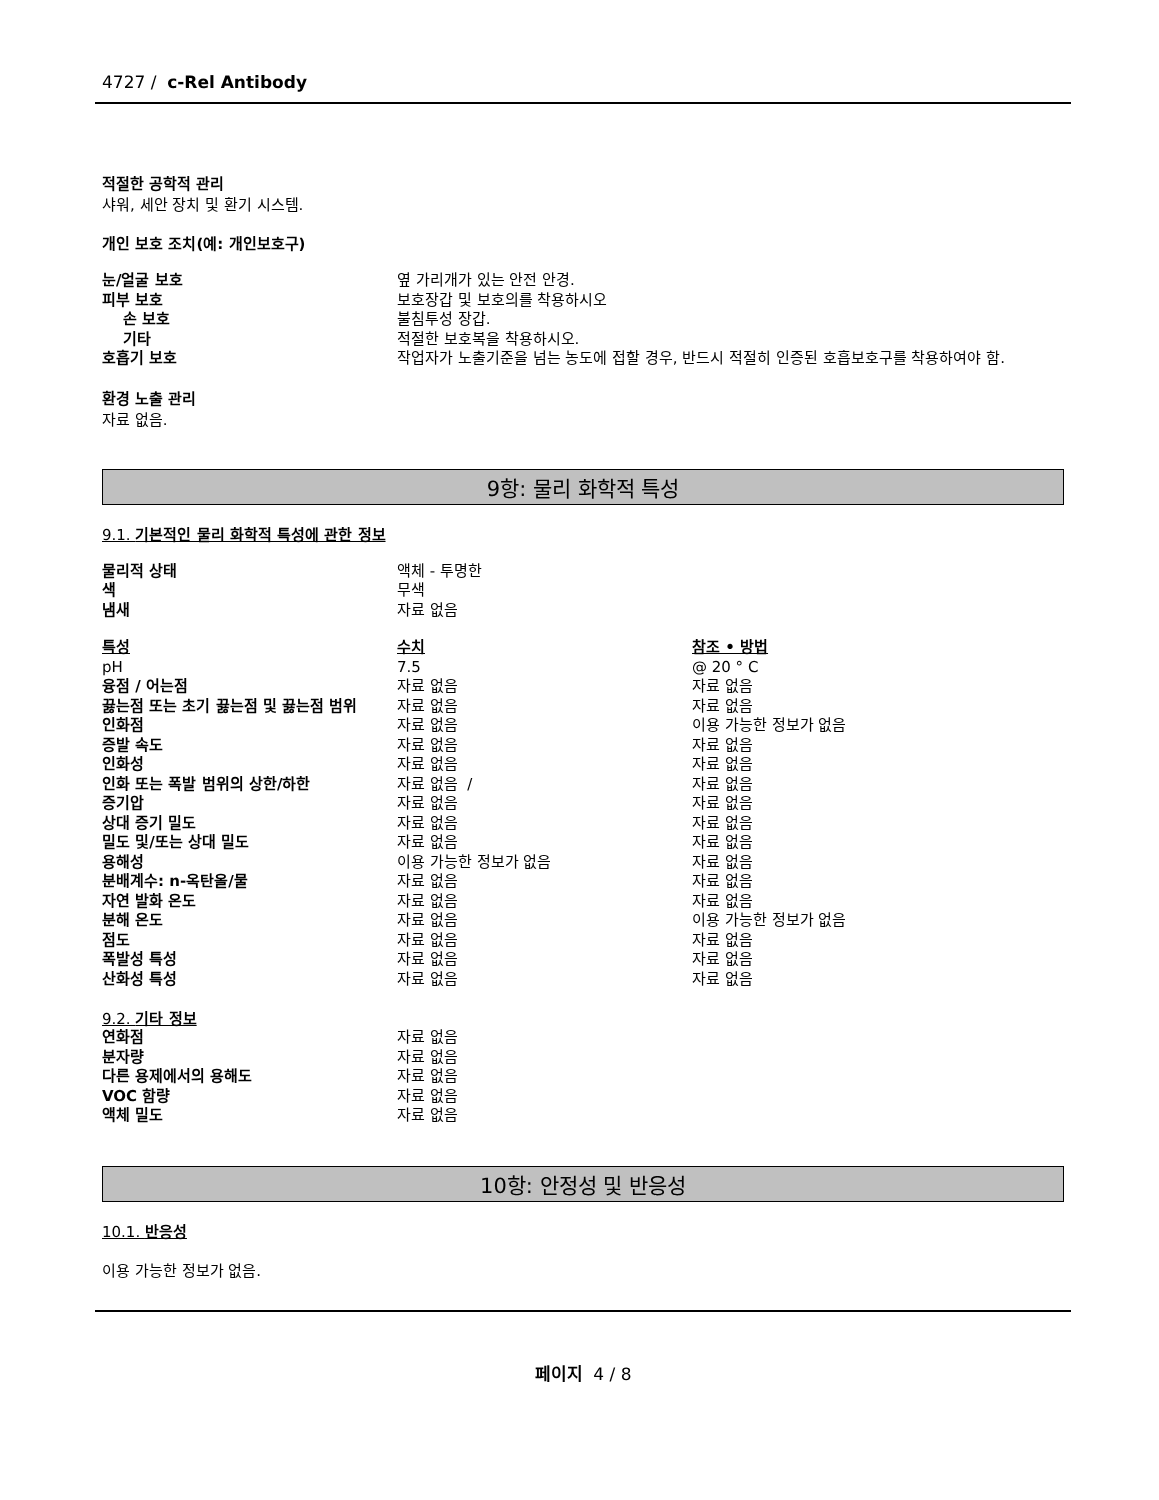4727 / c-Rel Antibody
적절한 공학적 관리
샤워, 세안 장치 및 환기 시스템.
개인 보호 조치(예: 개인보호구)
| 눈/얼굴 보호 | 옆 가리개가 있는 안전 안경. |
| 피부 보호 | 보호장갑 및 보호의를 착용하시오 |
| 손 보호 | 불침투성 장갑. |
| 기타 | 적절한 보호복을 착용하시오. |
| 호흡기 보호 | 작업자가 노출기준을 넘는 농도에 접할 경우, 반드시 적절히 인증된 호흡보호구를 착용하여야 함. |
환경 노출 관리
자료 없음.
9항: 물리 화학적 특성
9.1. 기본적인 물리 화학적 특성에 관한 정보
| 물리적 상태 | 액체 - 투명한 |
| 색 | 무색 |
| 냄새 | 자료 없음 |
| 특성 | 수치 | 참조 • 방법 |
| pH | 7.5 | @ 20 ° C |
| 융점 / 어는점 | 자료 없음 | 자료 없음 |
| 끓는점 또는 초기 끓는점 및 끓는점 범위 | 자료 없음 | 자료 없음 |
| 인화점 | 자료 없음 | 이용 가능한 정보가 없음 |
| 증발 속도 | 자료 없음 | 자료 없음 |
| 인화성 | 자료 없음 | 자료 없음 |
| 인화 또는 폭발 범위의 상한/하한 | 자료 없음 / | 자료 없음 |
| 증기압 | 자료 없음 | 자료 없음 |
| 상대 증기 밀도 | 자료 없음 | 자료 없음 |
| 밀도 및/또는 상대 밀도 | 자료 없음 | 자료 없음 |
| 용해성 | 이용 가능한 정보가 없음 | 자료 없음 |
| 분배계수: n-옥탄올/물 | 자료 없음 | 자료 없음 |
| 자연 발화 온도 | 자료 없음 | 자료 없음 |
| 분해 온도 | 자료 없음 | 이용 가능한 정보가 없음 |
| 점도 | 자료 없음 | 자료 없음 |
| 폭발성 특성 | 자료 없음 | 자료 없음 |
| 산화성 특성 | 자료 없음 | 자료 없음 |
9.2. 기타 정보
| 연화점 | 자료 없음 |
| 분자량 | 자료 없음 |
| 다른 용제에서의 용해도 | 자료 없음 |
| VOC 함량 | 자료 없음 |
| 액체 밀도 | 자료 없음 |
10항: 안정성 및 반응성
10.1. 반응성
이용 가능한 정보가 없음.
페이지 4 / 8